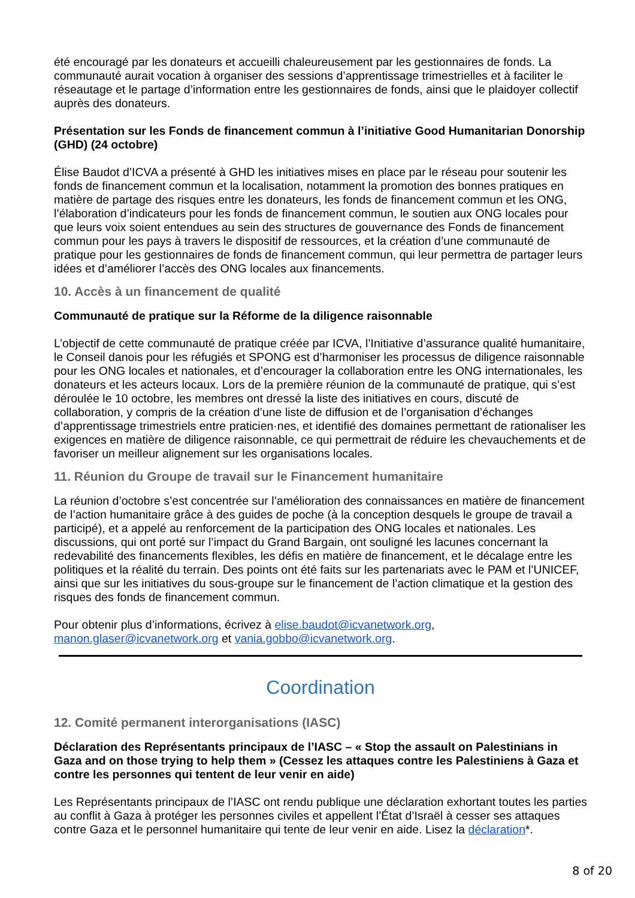été encouragé par les donateurs et accueilli chaleureusement par les gestionnaires de fonds. La communauté aurait vocation à organiser des sessions d’apprentissage trimestrielles et à faciliter le réseautage et le partage d’information entre les gestionnaires de fonds, ainsi que le plaidoyer collectif auprès des donateurs.
Présentation sur les Fonds de financement commun à l’initiative Good Humanitarian Donorship (GHD) (24 octobre)
Élise Baudot d’ICVA a présenté à GHD les initiatives mises en place par le réseau pour soutenir les fonds de financement commun et la localisation, notamment la promotion des bonnes pratiques en matière de partage des risques entre les donateurs, les fonds de financement commun et les ONG, l’élaboration d’indicateurs pour les fonds de financement commun, le soutien aux ONG locales pour que leurs voix soient entendues au sein des structures de gouvernance des Fonds de financement commun pour les pays à travers le dispositif de ressources, et la création d’une communauté de pratique pour les gestionnaires de fonds de financement commun, qui leur permettra de partager leurs idées et d’améliorer l’accès des ONG locales aux financements.
10. Accès à un financement de qualité
Communauté de pratique sur la Réforme de la diligence raisonnable
L’objectif de cette communauté de pratique créée par ICVA, l’Initiative d’assurance qualité humanitaire, le Conseil danois pour les réfugiés et SPONG est d’harmoniser les processus de diligence raisonnable pour les ONG locales et nationales, et d’encourager la collaboration entre les ONG internationales, les donateurs et les acteurs locaux. Lors de la première réunion de la communauté de pratique, qui s’est déroulée le 10 octobre, les membres ont dressé la liste des initiatives en cours, discuté de collaboration, y compris de la création d’une liste de diffusion et de l’organisation d’échanges d’apprentissage trimestriels entre praticien·nes, et identifié des domaines permettant de rationaliser les exigences en matière de diligence raisonnable, ce qui permettrait de réduire les chevauchements et de favoriser un meilleur alignement sur les organisations locales.
11. Réunion du Groupe de travail sur le Financement humanitaire
La réunion d’octobre s’est concentrée sur l’amélioration des connaissances en matière de financement de l’action humanitaire grâce à des guides de poche (à la conception desquels le groupe de travail a participé), et a appelé au renforcement de la participation des ONG locales et nationales. Les discussions, qui ont porté sur l’impact du Grand Bargain, ont souligné les lacunes concernant la redevabilité des financements flexibles, les défis en matière de financement, et le décalage entre les politiques et la réalité du terrain. Des points ont été faits sur les partenariats avec le PAM et l’UNICEF, ainsi que sur les initiatives du sous-groupe sur le financement de l’action climatique et la gestion des risques des fonds de financement commun.
Pour obtenir plus d’informations, écrivez à elise.baudot@icvanetwork.org, manon.glaser@icvanetwork.org et vania.gobbo@icvanetwork.org.
Coordination
12. Comité permanent interorganisations (IASC)
Déclaration des Représentants principaux de l’IASC – « Stop the assault on Palestinians in Gaza and on those trying to help them » (Cessez les attaques contre les Palestiniens à Gaza et contre les personnes qui tentent de leur venir en aide)
Les Représentants principaux de l’IASC ont rendu publique une déclaration exhortant toutes les parties au conflit à Gaza à protéger les personnes civiles et appellent l’État d’Israël à cesser ses attaques contre Gaza et le personnel humanitaire qui tente de leur venir en aide. Lisez la déclaration*.
8 of 20